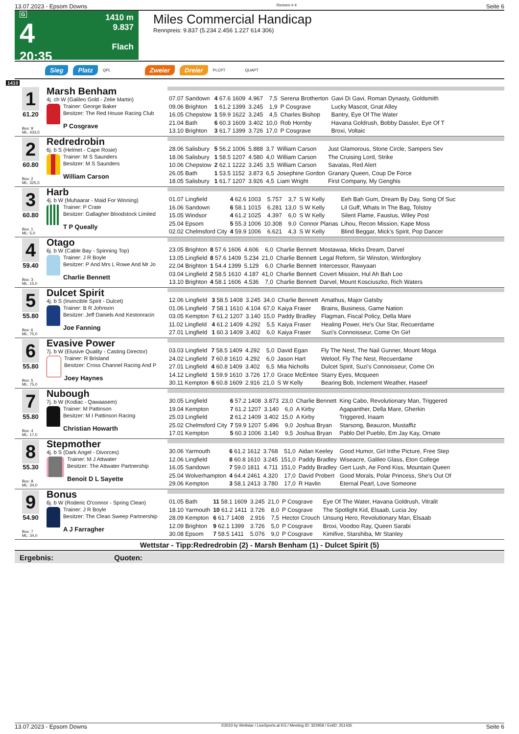13.07.2023 - Epsom Downs Rennen # 4 Seite 6
G
4
20:35
1410 m
9.837
Flach
Miles Commercial Handicap
Rennpreis: 9.837 (5.234 2.456 1.227 614 306)
Sieg Platz QPL Zweier Dreier PLCPT QUAPT
1410
1
61.20
Box: 9
ML: 433,0
Marsh Benham
4j. ch W (Galileo Gold - Zelie Martin)
Trainer: George Baker
Besitzer: The Red House Racing Club
P Cosgrave
| 07.07 Sandown | 4 67.6 1609 | 4.967 | 7,5 | Serena Brotherton | Gavi Di Gavi, Roman Dynasty, Goldsmith |
| 09.06 Brighton | 1 61.2 1399 | 3.245 | 1,9 | P Cosgrave | Lucky Mascot, Gnat Alley |
| 16.05 Chepstow | 1 59.9 1622 | 3.245 | 4,5 | Charles Bishop | Bantry, Eye Of The Water |
| 21.04 Bath | 6 60.3 1609 | 3.402 | 10,0 | Rob Hornby | Havana Goldrush, Bobby Dassler, Eye Of T |
| 13.10 Brighton | 3 61.7 1399 | 3.726 | 17,0 | P Cosgrave | Broxi, Voltaic |
2
60.80
Box: 2
ML: 325,0
Redredrobin
6j. b S (Helmet - Cape Rosie)
Trainer: M S Saunders
Besitzer: M S Saunders
William Carson
| 28.06 Salisbury | 5 56.2 1006 | 5.888 | 3,7 | William Carson | Just Glamorous, Stone Circle, Sampers Sev |
| 18.06 Salisbury | 1 58.5 1207 | 4.580 | 4,0 | William Carson | The Cruising Lord, Strike |
| 10.06 Chepstow | 2 62.1 1222 | 3.245 | 3,5 | William Carson | Savalas, Red Alert |
| 26.05 Bath | 1 53.5 1152 | 3.873 | 6,5 | Josephine Gordon | Granary Queen, Coup De Force |
| 18.05 Salisbury | 1 61.7 1207 | 3.926 | 4,5 | Liam Wright | First Company, My Genghis |
3
60.80
Box: 1
ML: 5,0
Harb
4j. b W (Muhaarar - Maid For Winning)
Trainer: P Crate
Besitzer: Gallagher Bloodstock Limited
T P Queally
| 01.07 Lingfield | 4 62.6 1003 | 5.757 | 3,7 | S W Kelly | Eeh Bah Gum, Dream By Day, Song Of Suc |
| 16.06 Sandown | 6 58.1 1015 | 6.281 | 13,0 | S W Kelly | Lil Guff, Whats In The Bag, Tolstoy |
| 15.05 Windsor | 4 61.2 1025 | 4.397 | 6,0 | S W Kelly | Silent Flame, Faustus, Wiley Post |
| 25.04 Epsom | 5 55.3 1006 | 10.308 | 9,0 | Connor Planas | Lihou, Recon Mission, Kape Moss |
| 02.02 Chelmsford City | 4 59.9 1006 | 6.621 | 4,3 | S W Kelly | Blind Beggar, Mick's Spirit, Pop Dancer |
4
59.40
Box: 3
ML: 15,0
Otago
6j. b W (Cable Bay - Spinning Top)
Trainer: J R Boyle
Besitzer: P And Mrs L Rowe And Mr Jo
Charlie Bennett
| 23.05 Brighton | 8 57.6 1606 | 4.606 | 6,0 | Charlie Bennett | Mostawaa, Micks Dream, Darvel |
| 13.05 Lingfield | 8 57.6 1409 | 5.234 | 21,0 | Charlie Bennett | Legal Reform, Sir Winston, Winforglory |
| 22.04 Brighton | 1 54.4 1399 | 5.129 | 6,0 | Charlie Bennett | Intercessor, Rawyaan |
| 03.04 Lingfield | 2 58.5 1610 | 4.187 | 41,0 | Charlie Bennett | Covert Mission, Hul Ah Bah Loo |
| 13.10 Brighton | 4 58.1 1606 | 4.536 | 7,0 | Charlie Bennett | Darvel, Mount Kosciuszko, Rich Waters |
5
55.80
Box: 6
ML: 75,0
Dulcet Spirit
4j. b S (Invincible Spirit - Dulcet)
Trainer: B R Johnson
Besitzer: Jeff Daniels And Kestonracin
Joe Fanning
| 12.06 Lingfield | 3 58.5 1408 | 3.245 | 34,0 | Charlie Bennett | Amathus, Major Gatsby |
| 01.06 Lingfield | 7 58.1 1610 | 4.104 | 67,0 | Kaiya Fraser | Brains, Business, Game Nation |
| 03.05 Kempton | 7 61.2 1207 | 3.140 | 15,0 | Paddy Bradley | Flagman, Fiscal Policy, Della Mare |
| 11.02 Lingfield | 4 61.2 1409 | 4.292 | 5,5 | Kaiya Fraser | Healing Power, He's Our Star, Recuerdame |
| 27.01 Lingfield | 1 60.3 1409 | 3.402 | 6,0 | Kaiya Fraser | Suzi's Connoisseur, Come On Girl |
6
55.80
Box: 5
ML: 75,0
Evasive Power
7j. b W (Elusive Quality - Casting Director)
Trainer: R Brisland
Besitzer: Cross Channel Racing And P
Joey Haynes
| 03.03 Lingfield | 7 58.5 1409 | 4.292 | 5,0 | David Egan | Fly The Nest, The Nail Gunner, Mount Moga |
| 24.02 Lingfield | 7 60.8 1610 | 4.292 | 6,0 | Jason Hart | Weloof, Fly The Nest, Recuerdame |
| 27.01 Lingfield | 4 60.8 1409 | 3.402 | 6,5 | Mia Nicholls | Dulcet Spirit, Suzi's Connoisseur, Come On |
| 14.12 Lingfield | 1 59.9 1610 | 3.726 | 17,0 | Grace McEntee | Starry Eyes, Mcqueen |
| 30.11 Kempton | 6 60.8 1609 | 2.916 | 21,0 | S W Kelly | Bearing Bob, Inclement Weather, Haseef |
7
55.80
Box: 4
ML: 17,0
Nubough
7j. b W (Kodiac - Qawaasem)
Trainer: M Pattinson
Besitzer: M I Pattinson Racing
Christian Howarth
| 30.05 Lingfield | 6 57.2 1408 | 3.873 | 23,0 | Charlie Bennett | King Cabo, Revolutionary Man, Triggered |
| 19.04 Kempton | 7 61.2 1207 | 3.140 | 6,0 | A Kirby | Agapanther, Della Mare, Gherkin |
| 25.03 Lingfield | 2 61.2 1409 | 3.402 | 15,0 | A Kirby | Triggered, Inaam |
| 25.02 Chelmsford City | 7 59.9 1207 | 5.496 | 9,0 | Joshua Bryan | Starsong, Beauzon, Mustaffiz |
| 17.01 Kempton | 5 60.3 1006 | 3.140 | 9,5 | Joshua Bryan | Pablo Del Pueblo, Em Jay Kay, Ornate |
8
55.30
Box: 8
ML: 34,0
Stepmother
4j. b S (Dark Angel - Divorces)
Trainer: M J Attwater
Besitzer: The Attwater Partnership
Benoit D L Sayette
| 30.06 Yarmouth | 6 61.2 1612 | 3.768 | 51,0 | Aidan Keeley | Good Humor, Girl Inthe Picture, Free Step |
| 12.06 Lingfield | 8 60.8 1610 | 3.245 | 151,0 | Paddy Bradley | Wiseacre, Galileo Glass, Eton College |
| 16.05 Sandown | 7 59.0 1811 | 4.711 | 151,0 | Paddy Bradley | Gert Lush, Ae Fond Kiss, Mountain Queen |
| 25.04 Wolverhampton | 4 64.4 2461 | 4.320 | 17,0 | David Probert | Good Morals, Polar Princess, She's Out Of |
| 29.06 Kempton | 3 58.1 2413 | 3.780 | 17,0 | R Havlin | Eternal Pearl, Love Someone |
9
54.90
Box: 7
ML: 34,0
Bonus
6j. b W (Roderic O'connor - Spring Clean)
Trainer: J R Boyle
Besitzer: The Clean Sweep Partnership
A J Farragher
| 01.05 Bath | 11 58.1 1609 | 3.245 | 21,0 | P Cosgrave | Eye Of The Water, Havana Goldrush, Vitralit |
| 18.10 Yarmouth | 10 61.2 1411 | 3.726 | 8,0 | P Cosgrave | The Spotlight Kid, Elsaab, Lucia Joy |
| 28.09 Kempton | 6 61.7 1408 | 2.916 | 7,5 | Hector Crouch | Unsung Hero, Revolutionary Man, Elsaab |
| 12.09 Brighton | 9 62.1 1399 | 3.726 | 5,0 | P Cosgrave | Broxi, Voodoo Ray, Queen Sarabi |
| 30.08 Epsom | 7 58.5 1411 | 5.076 | 9,0 | P Cosgrave | Kimifive, Starshiba, Mr Stanley |
Wettstar - Tipp:Redredrobin (2) - Marsh Benham (1) - Dulcet Spirit (5)
Ergebnis: Quoten:
13.07.2023 - Epsom Downs ©2023 by Wettstar / LiveSports.at KG / Meeting ID: 322959 / ExtID: 251435 Seite 6